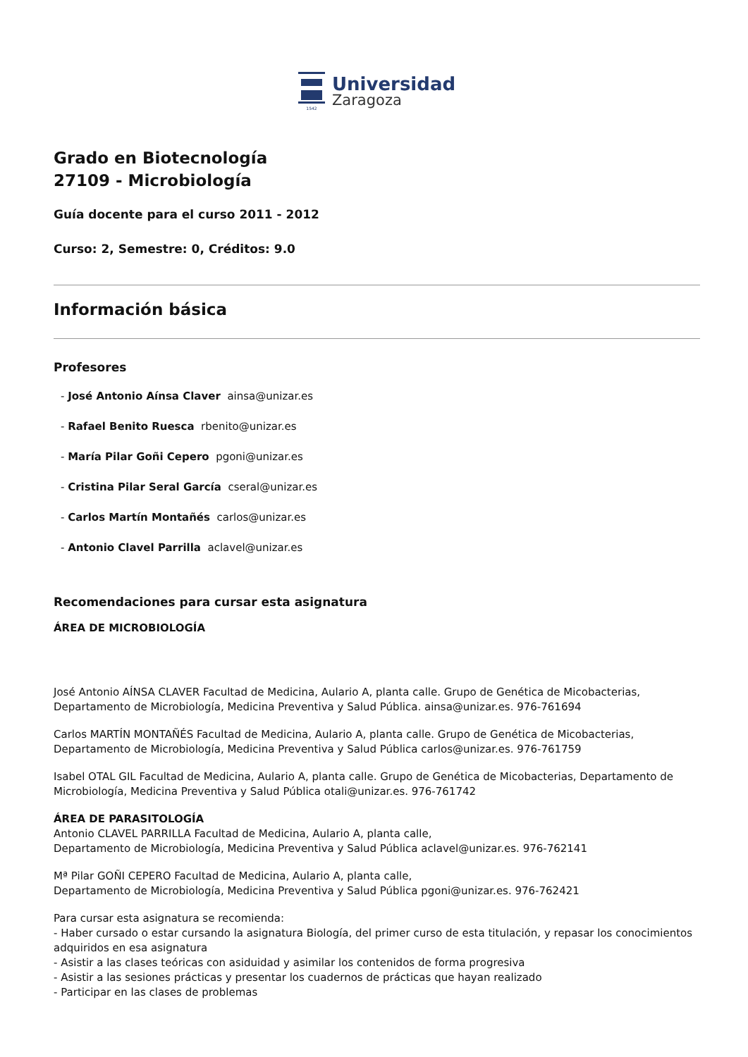1542
Universidad
Zaragoza
Grado en Biotecnología
27109 - Microbiología
Guía docente para el curso 2011 - 2012
Curso: 2, Semestre: 0, Créditos: 9.0
Información básica
Profesores
- José Antonio Aínsa Claver ainsa@unizar.es
- Rafael Benito Ruesca rbenito@unizar.es
- María Pilar Goñi Cepero pgoni@unizar.es
- Cristina Pilar Seral García cseral@unizar.es
- Carlos Martín Montañés carlos@unizar.es
- Antonio Clavel Parrilla aclavel@unizar.es
Recomendaciones para cursar esta asignatura
ÁREA DE MICROBIOLOGÍA
José Antonio AÍNSA CLAVER Facultad de Medicina, Aulario A, planta calle. Grupo de Genética de Micobacterias, Departamento de Microbiología, Medicina Preventiva y Salud Pública. ainsa@unizar.es. 976-761694
Carlos MARTÍN MONTAÑÉS Facultad de Medicina, Aulario A, planta calle. Grupo de Genética de Micobacterias, Departamento de Microbiología, Medicina Preventiva y Salud Pública carlos@unizar.es. 976-761759
Isabel OTAL GIL Facultad de Medicina, Aulario A, planta calle. Grupo de Genética de Micobacterias, Departamento de Microbiología, Medicina Preventiva y Salud Pública otali@unizar.es. 976-761742
ÁREA DE PARASITOLOGÍA
Antonio CLAVEL PARRILLA Facultad de Medicina, Aulario A, planta calle,
Departamento de Microbiología, Medicina Preventiva y Salud Pública aclavel@unizar.es. 976-762141
Mª Pilar GOÑI CEPERO Facultad de Medicina, Aulario A, planta calle,
Departamento de Microbiología, Medicina Preventiva y Salud Pública pgoni@unizar.es. 976-762421
Para cursar esta asignatura se recomienda:
- Haber cursado o estar cursando la asignatura Biología, del primer curso de esta titulación, y repasar los conocimientos adquiridos en esa asignatura
- Asistir a las clases teóricas con asiduidad y asimilar los contenidos de forma progresiva
- Asistir a las sesiones prácticas y presentar los cuadernos de prácticas que hayan realizado
- Participar en las clases de problemas